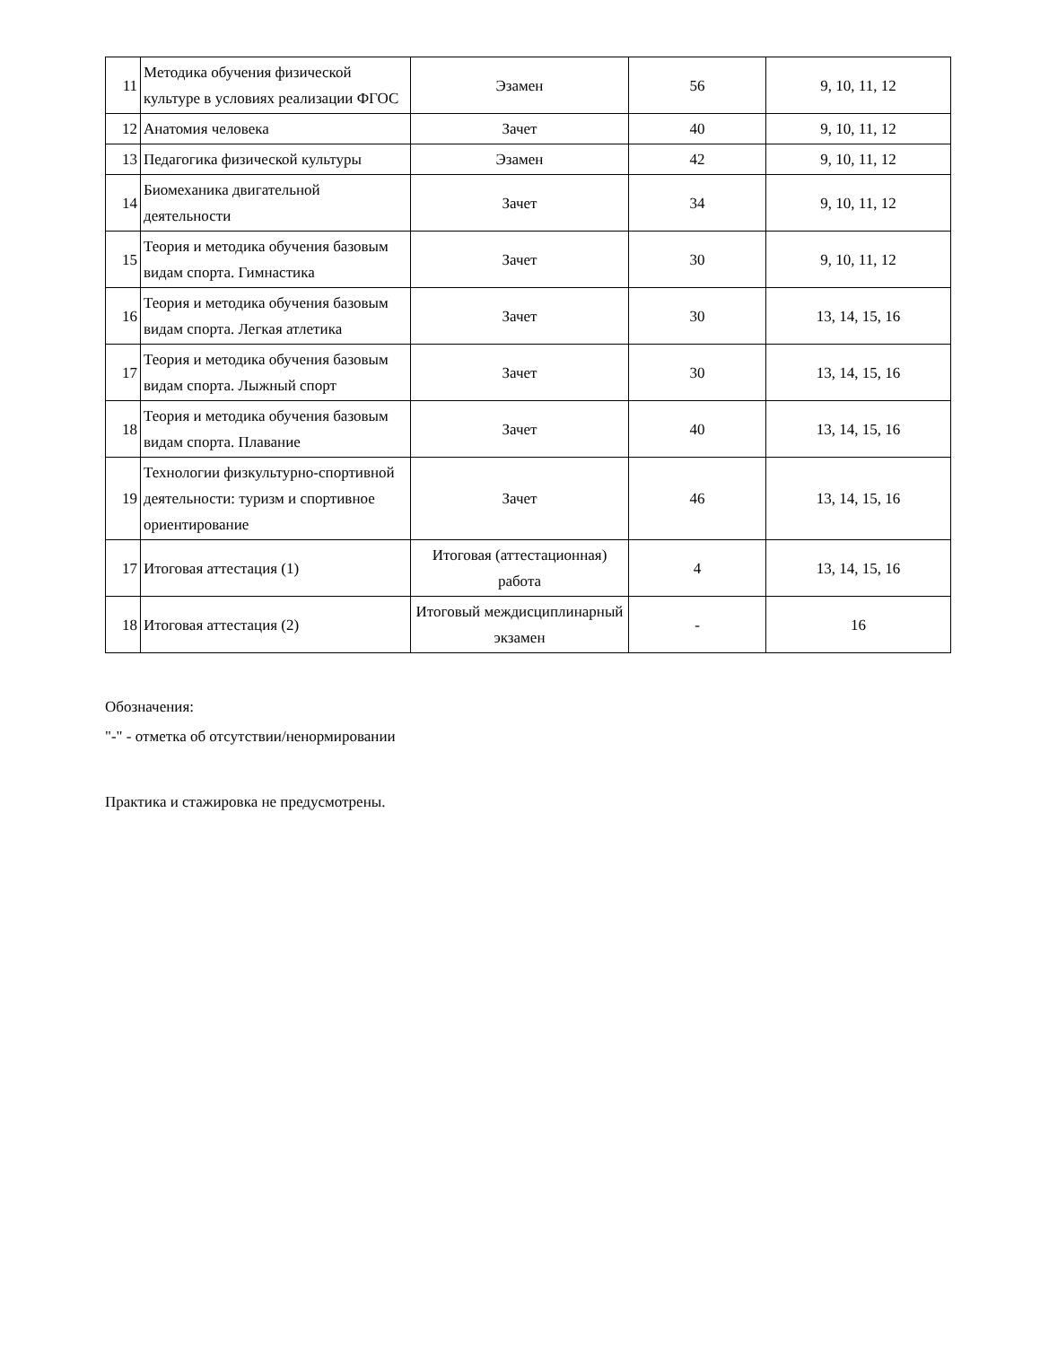| 11 | Методика обучения физической культуре в условиях реализации ФГОС | Эзамен | 56 | 9, 10, 11, 12 |
| 12 | Анатомия человека | Зачет | 40 | 9, 10, 11, 12 |
| 13 | Педагогика физической культуры | Эзамен | 42 | 9, 10, 11, 12 |
| 14 | Биомеханика двигательной деятельности | Зачет | 34 | 9, 10, 11, 12 |
| 15 | Теория и методика обучения базовым видам спорта. Гимнастика | Зачет | 30 | 9, 10, 11, 12 |
| 16 | Теория и методика обучения базовым видам спорта. Легкая атлетика | Зачет | 30 | 13, 14, 15, 16 |
| 17 | Теория и методика обучения базовым видам спорта. Лыжный спорт | Зачет | 30 | 13, 14, 15, 16 |
| 18 | Теория и методика обучения базовым видам спорта. Плавание | Зачет | 40 | 13, 14, 15, 16 |
| 19 | Технологии физкультурно-спортивной деятельности: туризм и спортивное ориентирование | Зачет | 46 | 13, 14, 15, 16 |
| 17 | Итоговая аттестация (1) | Итоговая (аттестационная) работа | 4 | 13, 14, 15, 16 |
| 18 | Итоговая аттестация (2) | Итоговый междисциплинарный экзамен | - | 16 |
Обозначения:
"-" - отметка об отсутствии/ненормировании
Практика и стажировка не предусмотрены.